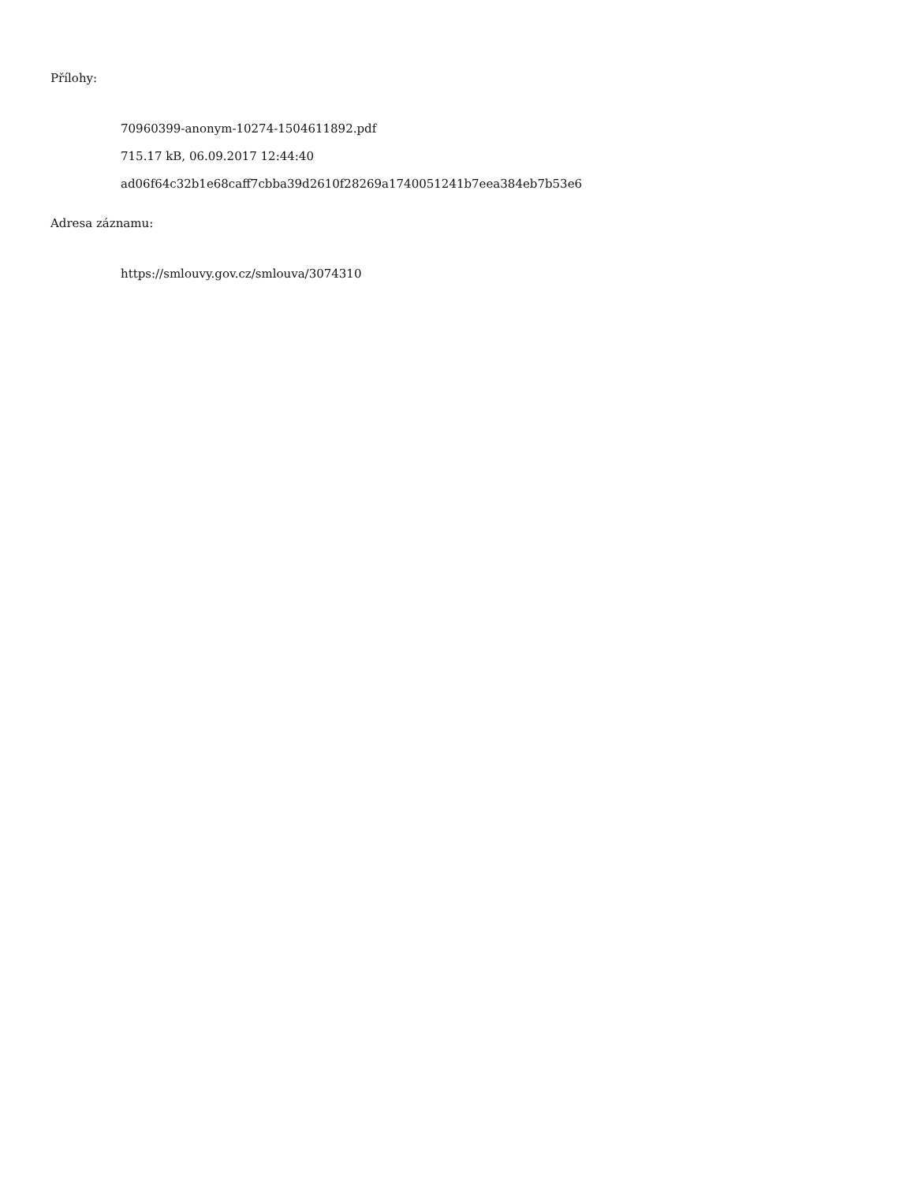Přílohy:
70960399-anonym-10274-1504611892.pdf
715.17 kB, 06.09.2017 12:44:40
ad06f64c32b1e68caff7cbba39d2610f28269a1740051241b7eea384eb7b53e6
Adresa záznamu:
https://smlouvy.gov.cz/smlouva/3074310